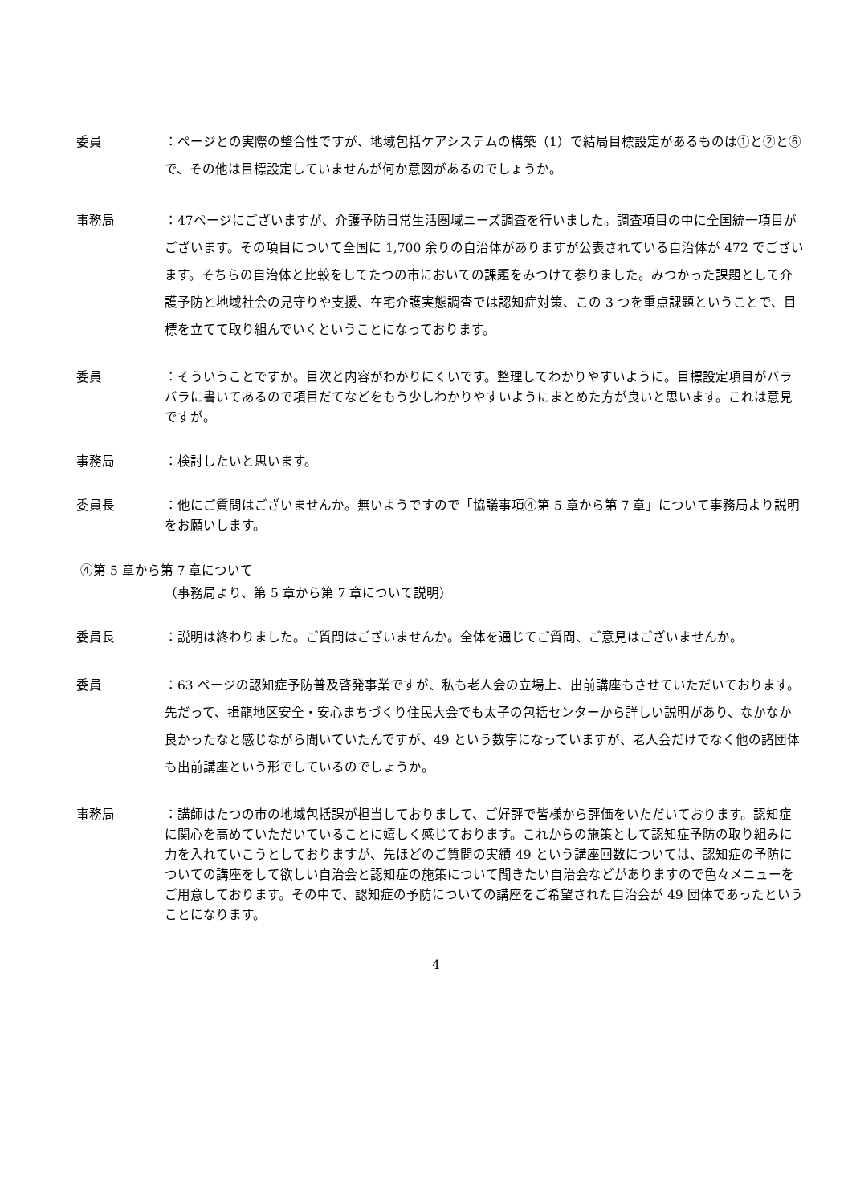委員 ：ページとの実際の整合性ですが、地域包括ケアシステムの構築（1）で結局目標設定があるものは①と②と⑥で、その他は目標設定していませんが何か意図があるのでしょうか。
事務局 ：47ページにございますが、介護予防日常生活圏域ニーズ調査を行いました。調査項目の中に全国統一項目がございます。その項目について全国に 1,700 余りの自治体がありますが公表されている自治体が 472 でございます。そちらの自治体と比較をしてたつの市においての課題をみつけて参りました。みつかった課題として介護予防と地域社会の見守りや支援、在宅介護実態調査では認知症対策、この 3 つを重点課題ということで、目標を立てて取り組んでいくということになっております。
委員 ：そういうことですか。目次と内容がわかりにくいです。整理してわかりやすいように。目標設定項目がバラバラに書いてあるので項目だてなどをもう少しわかりやすいようにまとめた方が良いと思います。これは意見ですが。
事務局 ：検討したいと思います。
委員長 ：他にご質問はございませんか。無いようですので「協議事項④第 5 章から第 7 章」について事務局より説明をお願いします。
④第 5 章から第 7 章について
（事務局より、第 5 章から第 7 章について説明）
委員長 ：説明は終わりました。ご質問はございませんか。全体を通じてご質問、ご意見はございませんか。
委員 ：63 ページの認知症予防普及啓発事業ですが、私も老人会の立場上、出前講座もさせていただいております。先だって、揖龍地区安全・安心まちづくり住民大会でも太子の包括センターから詳しい説明があり、なかなか良かったなと感じながら聞いていたんですが、49 という数字になっていますが、老人会だけでなく他の諸団体も出前講座という形でしているのでしょうか。
事務局 ：講師はたつの市の地域包括課が担当しておりまして、ご好評で皆様から評価をいただいております。認知症に関心を高めていただいていることに嬉しく感じております。これからの施策として認知症予防の取り組みに力を入れていこうとしておりますが、先ほどのご質問の実績 49 という講座回数については、認知症の予防についての講座をして欲しい自治会と認知症の施策について聞きたい自治会などがありますので色々メニューをご用意しております。その中で、認知症の予防についての講座をご希望された自治会が 49 団体であったということになります。
4